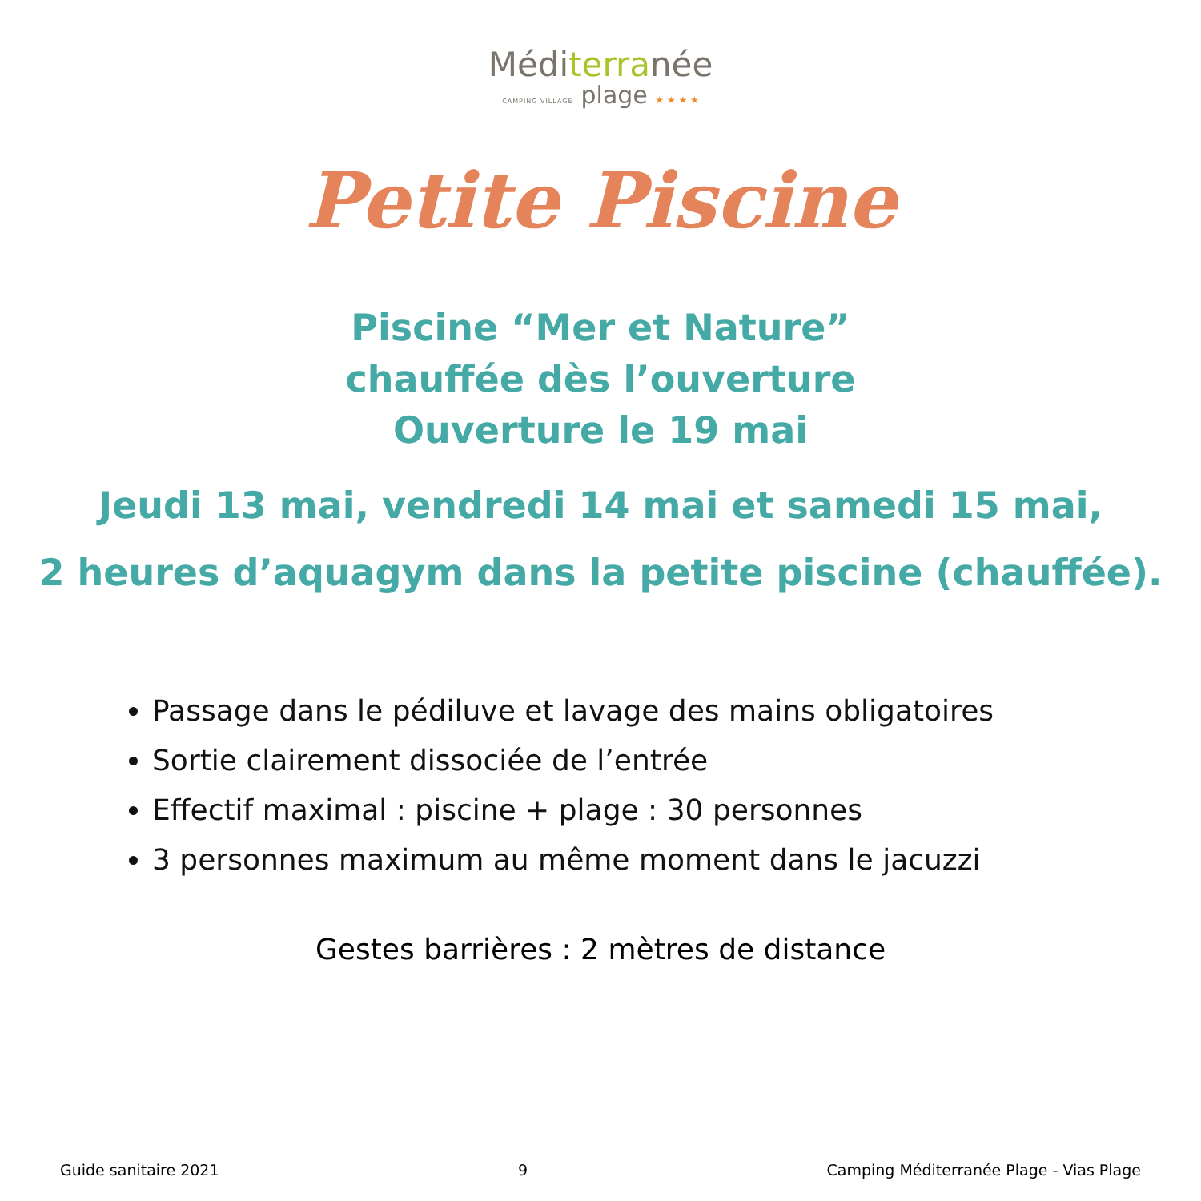Méditerranée
CAMPING VILLAGE plage ★ ★ ★ ★
Petite Piscine
Piscine “Mer et Nature”
chauffée dès l’ouverture
Ouverture le 19 mai
Jeudi 13 mai, vendredi 14 mai et samedi 15 mai,
2 heures d’aquagym dans la petite piscine (chauffée).
Passage dans le pédiluve et lavage des mains obligatoires
Sortie clairement dissociée de l’entrée
Effectif maximal : piscine + plage : 30 personnes
3 personnes maximum au même moment dans le jacuzzi
Gestes barrières : 2 mètres de distance
Guide sanitaire 2021 9 Camping Méditerranée Plage - Vias Plage